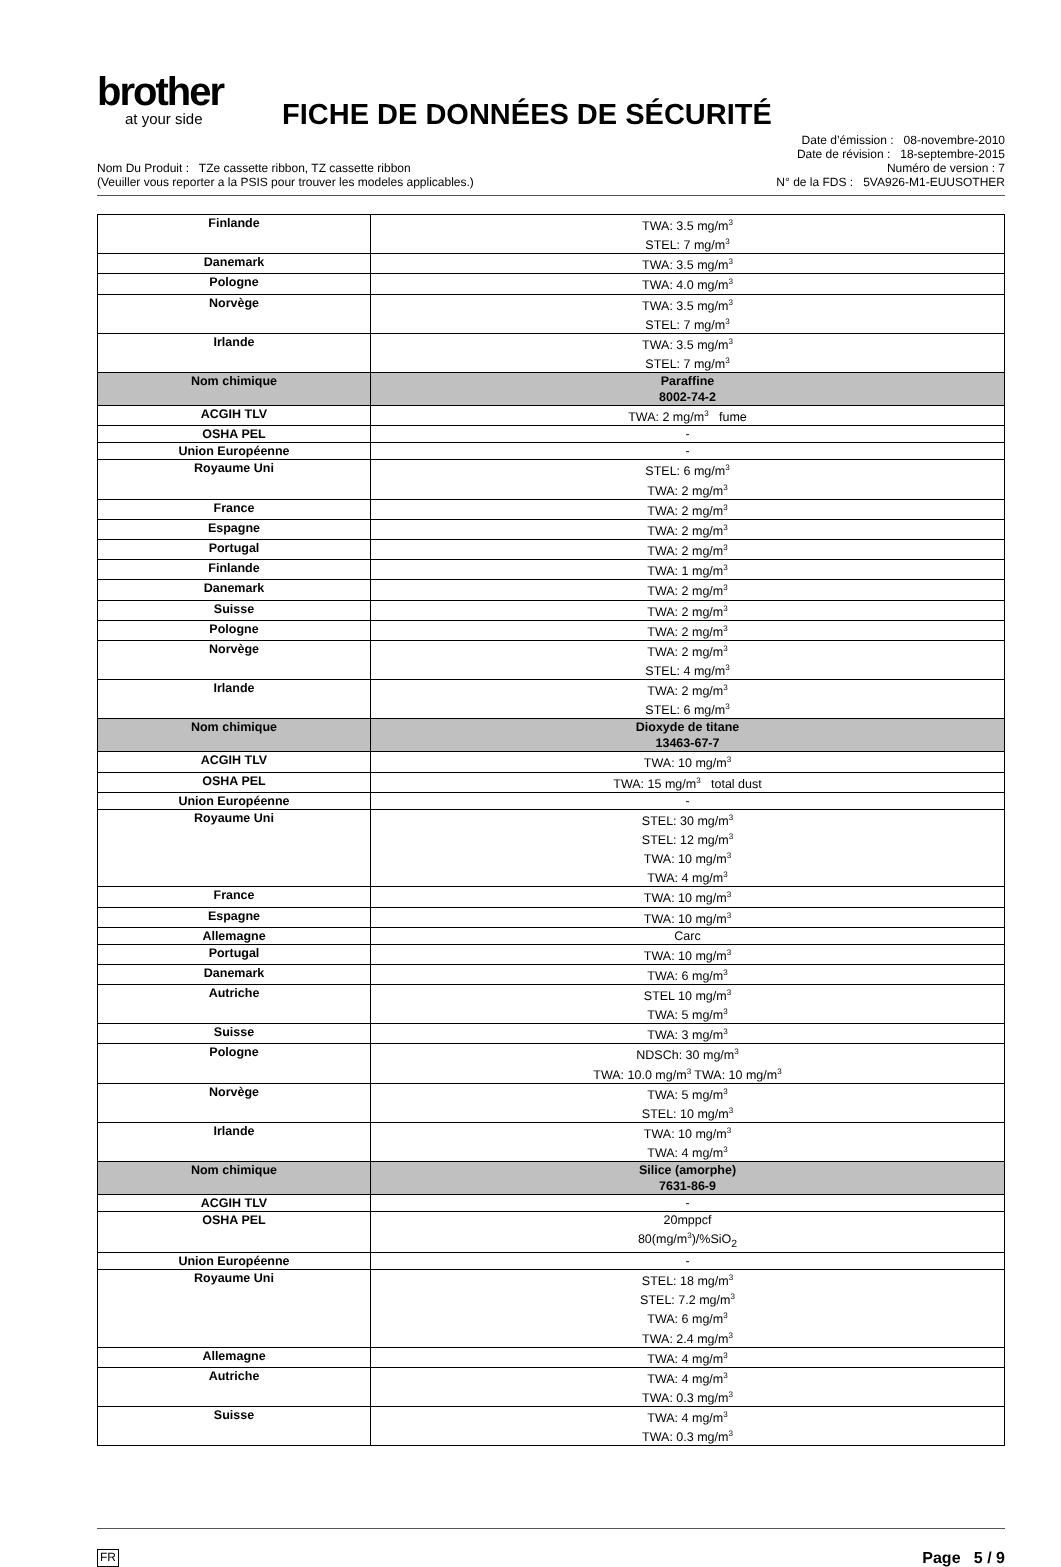brother
at your side
FICHE DE DONNÉES DE SÉCURITÉ
Nom Du Produit : TZe cassette ribbon, TZ cassette ribbon
(Veuiller vous reporter a la PSIS pour trouver les modeles applicables.)
Date d’émission : 08-novembre-2010
Date de révision : 18-septembre-2015
Numéro de version : 7
N° de la FDS : 5VA926-M1-EUUSOTHER
| Finlande | TWA: 3.5 mg/m<sup>3</sup> STEL: 7 mg/m<sup>3</sup> |
| Danemark | TWA: 3.5 mg/m<sup>3</sup> |
| Pologne | TWA: 4.0 mg/m<sup>3</sup> |
| Norvège | TWA: 3.5 mg/m<sup>3</sup> STEL: 7 mg/m<sup>3</sup> |
| Irlande | TWA: 3.5 mg/m<sup>3</sup> STEL: 7 mg/m<sup>3</sup> |
| Nom chimique | Paraffine 8002-74-2 |
| ACGIH TLV | TWA: 2 mg/m<sup>3</sup> fume |
| OSHA PEL | - |
| Union Européenne | - |
| Royaume Uni | STEL: 6 mg/m<sup>3</sup> TWA: 2 mg/m<sup>3</sup> |
| France | TWA: 2 mg/m<sup>3</sup> |
| Espagne | TWA: 2 mg/m<sup>3</sup> |
| Portugal | TWA: 2 mg/m<sup>3</sup> |
| Finlande | TWA: 1 mg/m<sup>3</sup> |
| Danemark | TWA: 2 mg/m<sup>3</sup> |
| Suisse | TWA: 2 mg/m<sup>3</sup> |
| Pologne | TWA: 2 mg/m<sup>3</sup> |
| Norvège | TWA: 2 mg/m<sup>3</sup> STEL: 4 mg/m<sup>3</sup> |
| Irlande | TWA: 2 mg/m<sup>3</sup> STEL: 6 mg/m<sup>3</sup> |
| Nom chimique | Dioxyde de titane 13463-67-7 |
| ACGIH TLV | TWA: 10 mg/m<sup>3</sup> |
| OSHA PEL | TWA: 15 mg/m<sup>3</sup> total dust |
| Union Européenne | - |
| Royaume Uni | STEL: 30 mg/m<sup>3</sup> STEL: 12 mg/m<sup>3</sup> TWA: 10 mg/m<sup>3</sup> TWA: 4 mg/m<sup>3</sup> |
| France | TWA: 10 mg/m<sup>3</sup> |
| Espagne | TWA: 10 mg/m<sup>3</sup> |
| Allemagne | Carc |
| Portugal | TWA: 10 mg/m<sup>3</sup> |
| Danemark | TWA: 6 mg/m<sup>3</sup> |
| Autriche | STEL 10 mg/m<sup>3</sup> TWA: 5 mg/m<sup>3</sup> |
| Suisse | TWA: 3 mg/m<sup>3</sup> |
| Pologne | NDSCh: 30 mg/m<sup>3</sup> TWA: 10.0 mg/m<sup>3</sup> TWA: 10 mg/m<sup>3</sup> |
| Norvège | TWA: 5 mg/m<sup>3</sup> STEL: 10 mg/m<sup>3</sup> |
| Irlande | TWA: 10 mg/m<sup>3</sup> TWA: 4 mg/m<sup>3</sup> |
| Nom chimique | Silice (amorphe) 7631-86-9 |
| ACGIH TLV | - |
| OSHA PEL | 20mppcf 80(mg/m<sup>3</sup>)/%SiO<sub>2</sub> |
| Union Européenne | - |
| Royaume Uni | STEL: 18 mg/m<sup>3</sup> STEL: 7.2 mg/m<sup>3</sup> TWA: 6 mg/m<sup>3</sup> TWA: 2.4 mg/m<sup>3</sup> |
| Allemagne | TWA: 4 mg/m<sup>3</sup> |
| Autriche | TWA: 4 mg/m<sup>3</sup> TWA: 0.3 mg/m<sup>3</sup> |
| Suisse | TWA: 4 mg/m<sup>3</sup> TWA: 0.3 mg/m<sup>3</sup> |
FR Page 5 / 9